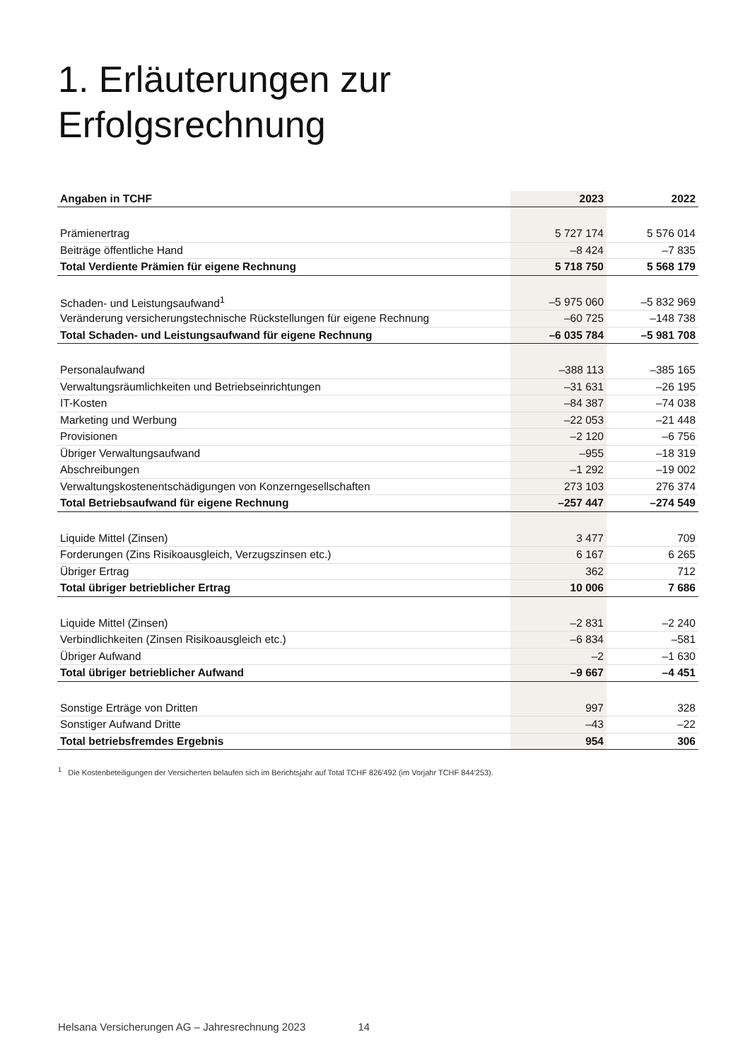1. Erläuterungen zur
Erfolgsrechnung
| Angaben in TCHF | 2023 | 2022 |
| --- | --- | --- |
| Prämienertrag | 5 727 174 | 5 576 014 |
| Beiträge öffentliche Hand | –8 424 | –7 835 |
| Total Verdiente Prämien für eigene Rechnung | 5 718 750 | 5 568 179 |
| Schaden- und Leistungsaufwand<sup>1</sup> | –5 975 060 | –5 832 969 |
| Veränderung versicherungstechnische Rückstellungen für eigene Rechnung | –60 725 | –148 738 |
| Total Schaden- und Leistungsaufwand für eigene Rechnung | –6 035 784 | –5 981 708 |
| Personalaufwand | –388 113 | –385 165 |
| Verwaltungsräumlichkeiten und Betriebseinrichtungen | –31 631 | –26 195 |
| IT-Kosten | –84 387 | –74 038 |
| Marketing und Werbung | –22 053 | –21 448 |
| Provisionen | –2 120 | –6 756 |
| Übriger Verwaltungsaufwand | –955 | –18 319 |
| Abschreibungen | –1 292 | –19 002 |
| Verwaltungskostenentschädigungen von Konzerngesellschaften | 273 103 | 276 374 |
| Total Betriebsaufwand für eigene Rechnung | –257 447 | –274 549 |
| Liquide Mittel (Zinsen) | 3 477 | 709 |
| Forderungen (Zins Risikoausgleich, Verzugszinsen etc.) | 6 167 | 6 265 |
| Übriger Ertrag | 362 | 712 |
| Total übriger betrieblicher Ertrag | 10 006 | 7 686 |
| Liquide Mittel (Zinsen) | –2 831 | –2 240 |
| Verbindlichkeiten (Zinsen Risikoausgleich etc.) | –6 834 | –581 |
| Übriger Aufwand | –2 | –1 630 |
| Total übriger betrieblicher Aufwand | –9 667 | –4 451 |
| Sonstige Erträge von Dritten | 997 | 328 |
| Sonstiger Aufwand Dritte | –43 | –22 |
| Total betriebsfremdes Ergebnis | 954 | 306 |
<sup>1</sup> Die Kostenbeteiligungen der Versicherten belaufen sich im Berichtsjahr auf Total TCHF 826'492 (im Vorjahr TCHF 844'253).
Helsana Versicherungen AG – Jahresrechnung 2023 14